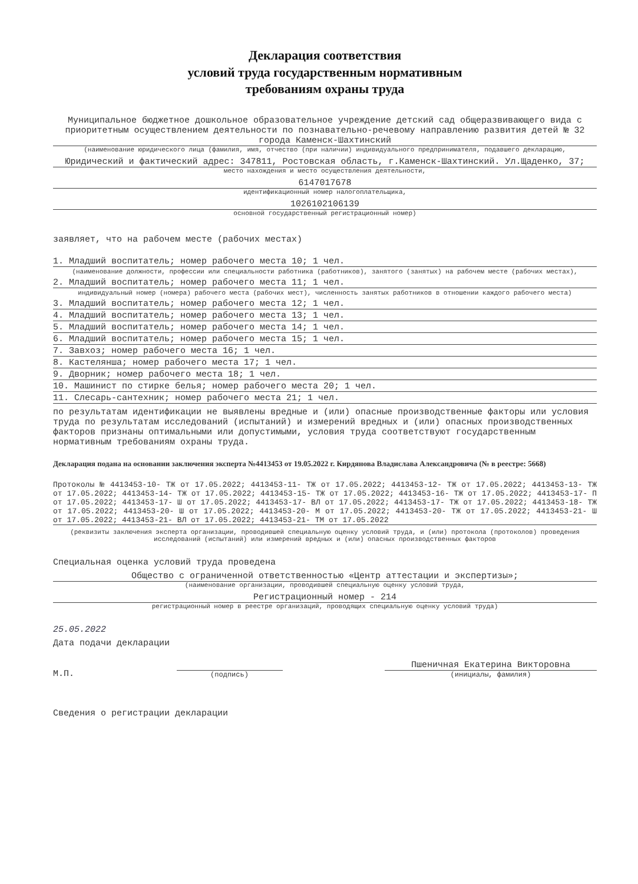Декларация соответствия
условий труда государственным нормативным
требованиям охраны труда
Муниципальное бюджетное дошкольное образовательное учреждение детский сад общеразвивающего вида с приоритетным осуществлением деятельности по познавательно-речевому направлению развития детей № 32 города Каменск-Шахтинский
(наименование юридического лица (фамилия, имя, отчество (при наличии) индивидуального предпринимателя, подавшего декларацию,
Юридический и фактический адрес: 347811, Ростовская область, г.Каменск-Шахтинский. Ул.Щаденко, 37;
место нахождения и место осуществления деятельности,
6147017678
идентификационный номер налогоплательщика,
1026102106139
основной государственный регистрационный номер)
заявляет, что на рабочем месте (рабочих местах)
1. Младший воспитатель; номер рабочего места 10; 1 чел.
(наименование должности, профессии или специальности работника (работников), занятого (занятых) на рабочем месте (рабочих местах),
2. Младший воспитатель; номер рабочего места 11; 1 чел.
индивидуальный номер (номера) рабочего места (рабочих мест), численность занятых работников в отношении каждого рабочего места)
3. Младший воспитатель; номер рабочего места 12; 1 чел.
4. Младший воспитатель; номер рабочего места 13; 1 чел.
5. Младший воспитатель; номер рабочего места 14; 1 чел.
6. Младший воспитатель; номер рабочего места 15; 1 чел.
7. Завхоз; номер рабочего места 16; 1 чел.
8. Кастелянша; номер рабочего места 17; 1 чел.
9. Дворник; номер рабочего места 18; 1 чел.
10. Машинист по стирке белья; номер рабочего места 20; 1 чел.
11. Слесарь-сантехник; номер рабочего места 21; 1 чел.
по результатам идентификации не выявлены вредные и (или) опасные производственные факторы или условия труда по результатам исследований (испытаний) и измерений вредных и (или) опасных производственных факторов признаны оптимальными или допустимыми, условия труда соответствуют государственным нормативным требованиям охраны труда.
Декларация подана на основании заключения эксперта №4413453 от 19.05.2022 г. Кирдянова Владислава Александровича (№ в реестре: 5668)
Протоколы № 4413453-10- ТЖ от 17.05.2022; 4413453-11- ТЖ от 17.05.2022; 4413453-12- ТЖ от 17.05.2022; 4413453-13- ТЖ от 17.05.2022; 4413453-14- ТЖ от 17.05.2022; 4413453-15- ТЖ от 17.05.2022; 4413453-16- ТЖ от 17.05.2022; 4413453-17- П от 17.05.2022; 4413453-17- Ш от 17.05.2022; 4413453-17- ВЛ от 17.05.2022; 4413453-17- ТЖ от 17.05.2022; 4413453-18- ТЖ от 17.05.2022; 4413453-20- Ш от 17.05.2022; 4413453-20- М от 17.05.2022; 4413453-20- ТЖ от 17.05.2022; 4413453-21- Ш от 17.05.2022; 4413453-21- ВЛ от 17.05.2022; 4413453-21- ТМ от 17.05.2022
(реквизиты заключения эксперта организации, проводившей специальную оценку условий труда, и (или) протокола (протоколов) проведения исследований (испытаний) или измерений вредных и (или) опасных производственных факторов
Специальная оценка условий труда проведена
Общество с ограниченной ответственностью «Центр аттестации и экспертизы»;
(наименование организации, проводившей специальную оценку условий труда,
Регистрационный номер - 214
регистрационный номер в реестре организаций, проводящих специальную оценку условий труда)
25.05.2022
Дата подачи декларации
М.П.
(подпись)
Пшеничная Екатерина Викторовна
(инициалы, фамилия)
Сведения о регистрации декларации